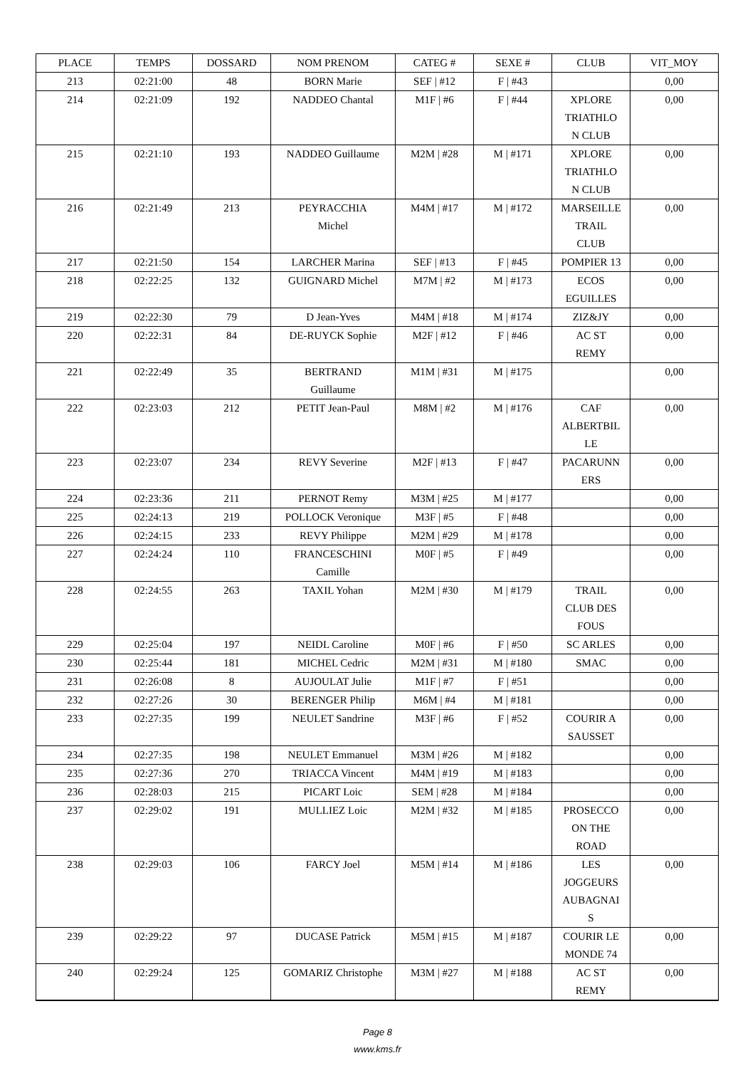| PLACE | TEMPS | DOSSARD | NOM PRENOM | CATEG # | SEXE # | CLUB | VIT_MOY |
| --- | --- | --- | --- | --- | --- | --- | --- |
| 213 | 02:21:00 | 48 | BORN Marie | SEF / #12 | F / #43 | | 0,00 |
| 214 | 02:21:09 | 192 | NADDEO Chantal | M1F / #6 | F / #44 | XPLORE TRIATHLO N CLUB | 0,00 |
| 215 | 02:21:10 | 193 | NADDEO Guillaume | M2M / #28 | M / #171 | XPLORE TRIATHLO N CLUB | 0,00 |
| 216 | 02:21:49 | 213 | PEYRACCHIA Michel | M4M / #17 | M / #172 | MARSEILLE TRAIL CLUB | 0,00 |
| 217 | 02:21:50 | 154 | LARCHER Marina | SEF / #13 | F / #45 | POMPIER 13 | 0,00 |
| 218 | 02:22:25 | 132 | GUIGNARD Michel | M7M / #2 | M / #173 | ECOS EGUILLES | 0,00 |
| 219 | 02:22:30 | 79 | D Jean-Yves | M4M / #18 | M / #174 | ZIZ&JY | 0,00 |
| 220 | 02:22:31 | 84 | DE-RUYCK Sophie | M2F / #12 | F / #46 | AC ST REMY | 0,00 |
| 221 | 02:22:49 | 35 | BERTRAND Guillaume | M1M / #31 | M / #175 | | 0,00 |
| 222 | 02:23:03 | 212 | PETIT Jean-Paul | M8M / #2 | M / #176 | CAF ALBERTBIL LE | 0,00 |
| 223 | 02:23:07 | 234 | REVY Severine | M2F / #13 | F / #47 | PACARUNN ERS | 0,00 |
| 224 | 02:23:36 | 211 | PERNOT Remy | M3M / #25 | M / #177 | | 0,00 |
| 225 | 02:24:13 | 219 | POLLOCK Veronique | M3F / #5 | F / #48 | | 0,00 |
| 226 | 02:24:15 | 233 | REVY Philippe | M2M / #29 | M / #178 | | 0,00 |
| 227 | 02:24:24 | 110 | FRANCESCHINI Camille | M0F / #5 | F / #49 | | 0,00 |
| 228 | 02:24:55 | 263 | TAXIL Yohan | M2M / #30 | M / #179 | TRAIL CLUB DES FOUS | 0,00 |
| 229 | 02:25:04 | 197 | NEIDL Caroline | M0F / #6 | F / #50 | SC ARLES | 0,00 |
| 230 | 02:25:44 | 181 | MICHEL Cedric | M2M / #31 | M / #180 | SMAC | 0,00 |
| 231 | 02:26:08 | 8 | AUJOULAT Julie | M1F / #7 | F / #51 | | 0,00 |
| 232 | 02:27:26 | 30 | BERENGER Philip | M6M / #4 | M / #181 | | 0,00 |
| 233 | 02:27:35 | 199 | NEULET Sandrine | M3F / #6 | F / #52 | COURIR A SAUSSET | 0,00 |
| 234 | 02:27:35 | 198 | NEULET Emmanuel | M3M / #26 | M / #182 | | 0,00 |
| 235 | 02:27:36 | 270 | TRIACCA Vincent | M4M / #19 | M / #183 | | 0,00 |
| 236 | 02:28:03 | 215 | PICART Loic | SEM / #28 | M / #184 | | 0,00 |
| 237 | 02:29:02 | 191 | MULLIEZ Loic | M2M / #32 | M / #185 | PROSECCO ON THE ROAD | 0,00 |
| 238 | 02:29:03 | 106 | FARCY Joel | M5M / #14 | M / #186 | LES JOGGEURS AUBAGNAI S | 0,00 |
| 239 | 02:29:22 | 97 | DUCASE Patrick | M5M / #15 | M / #187 | COURIR LE MONDE 74 | 0,00 |
| 240 | 02:29:24 | 125 | GOMARIZ Christophe | M3M / #27 | M / #188 | AC ST REMY | 0,00 |
Page 8
www.kms.fr